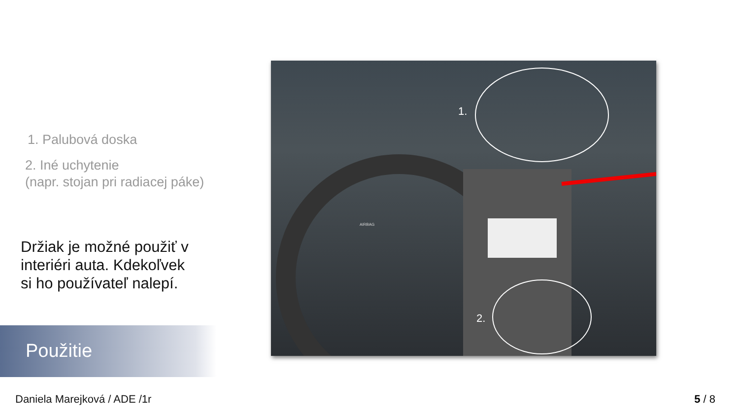1. Palubová doska
2. Iné uchytenie
(napr. stojan pri radiacej páke)
Držiak je možné použiť v
interiéri auta. Kdekoľvek
si ho používateľ nalepí.
Použitie
1.
2.
AIRBAG
Daniela Marejková / ADE /1r 5 / 8